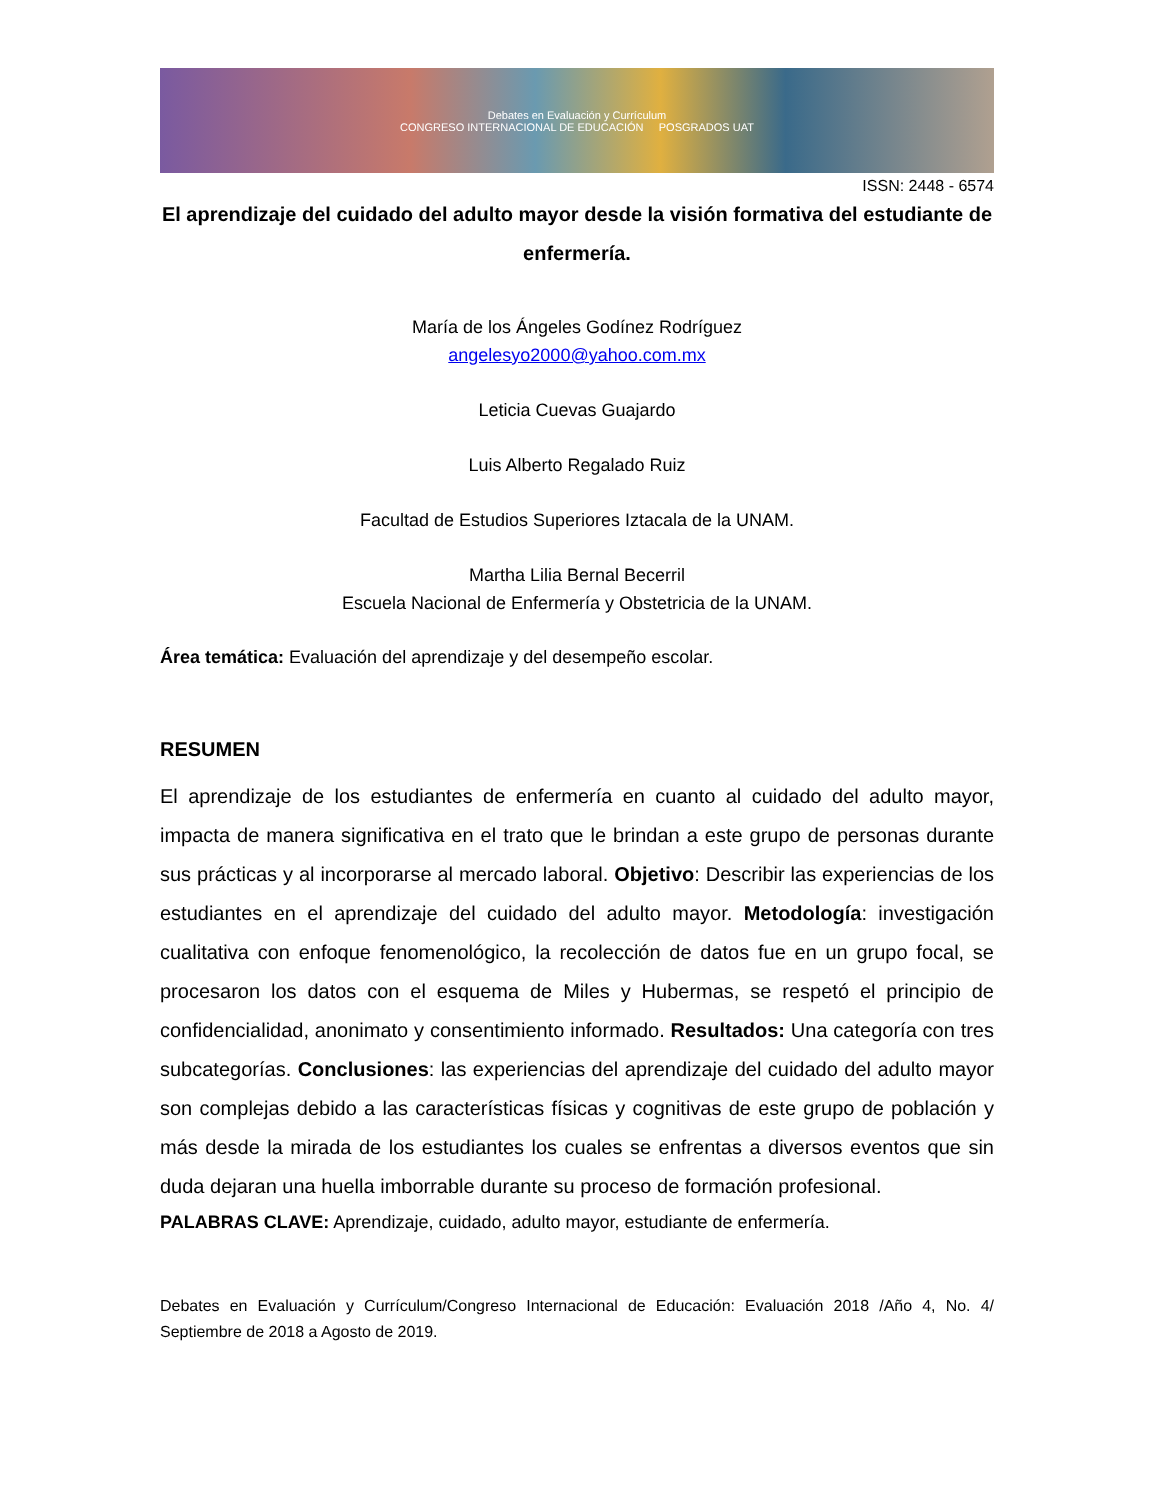Debates en Evaluación y Currículum
CONGRESO INTERNACIONAL DE EDUCACIÓN POSGRADOS UAT
ISSN: 2448 - 6574
El aprendizaje del cuidado del adulto mayor desde la visión formativa del estudiante de enfermería.
María de los Ángeles Godínez Rodríguez
angelesyo2000@yahoo.com.mx
Leticia Cuevas Guajardo
Luis Alberto Regalado Ruiz
Facultad de Estudios Superiores Iztacala de la UNAM.
Martha Lilia Bernal Becerril
Escuela Nacional de Enfermería y Obstetricia de la UNAM.
Área temática: Evaluación del aprendizaje y del desempeño escolar.
RESUMEN
El aprendizaje de los estudiantes de enfermería en cuanto al cuidado del adulto mayor, impacta de manera significativa en el trato que le brindan a este grupo de personas durante sus prácticas y al incorporarse al mercado laboral. Objetivo: Describir las experiencias de los estudiantes en el aprendizaje del cuidado del adulto mayor. Metodología: investigación cualitativa con enfoque fenomenológico, la recolección de datos fue en un grupo focal, se procesaron los datos con el esquema de Miles y Hubermas, se respetó el principio de confidencialidad, anonimato y consentimiento informado. Resultados: Una categoría con tres subcategorías. Conclusiones: las experiencias del aprendizaje del cuidado del adulto mayor son complejas debido a las características físicas y cognitivas de este grupo de población y más desde la mirada de los estudiantes los cuales se enfrentas a diversos eventos que sin duda dejaran una huella imborrable durante su proceso de formación profesional.
PALABRAS CLAVE: Aprendizaje, cuidado, adulto mayor, estudiante de enfermería.
Debates en Evaluación y Currículum/Congreso Internacional de Educación: Evaluación 2018 /Año 4, No. 4/ Septiembre de 2018 a Agosto de 2019.